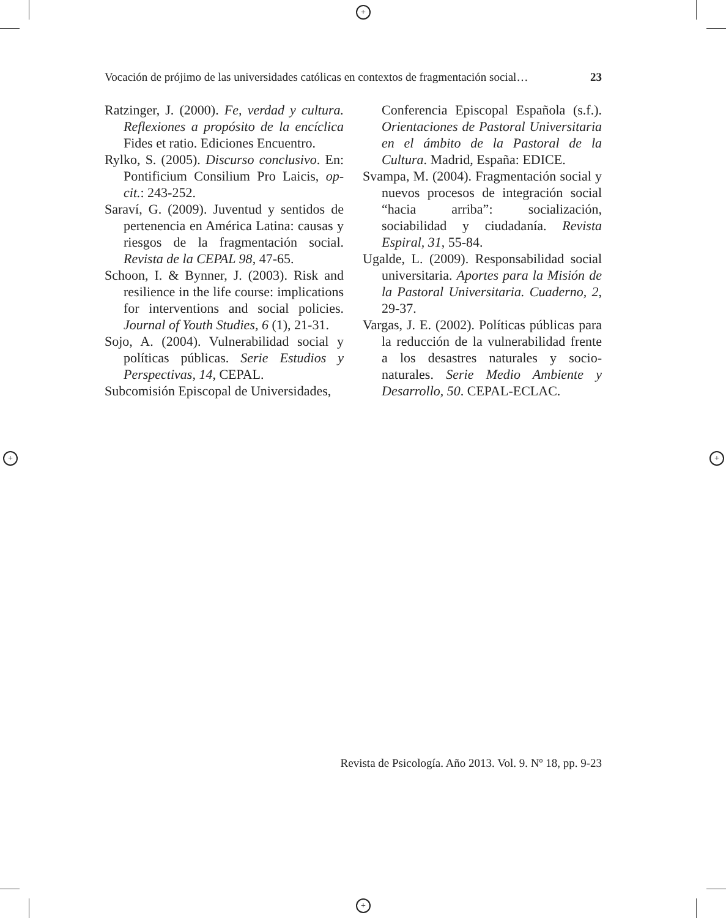+
+
+ +
Vocación de prójimo de las universidades católicas en contextos de fragmentación social… 23
Ratzinger, J. (2000). Fe, verdad y cultura. Reflexiones a propósito de la encíclica Fides et ratio. Ediciones Encuentro.
Rylko, S. (2005). Discurso conclusivo. En: Pontificium Consilium Pro Laicis, op-cit.: 243-252.
Saraví, G. (2009). Juventud y sentidos de pertenencia en América Latina: causas y riesgos de la fragmentación social. Revista de la CEPAL 98, 47-65.
Schoon, I. & Bynner, J. (2003). Risk and resilience in the life course: implications for interventions and social policies. Journal of Youth Studies, 6 (1), 21-31.
Sojo, A. (2004). Vulnerabilidad social y políticas públicas. Serie Estudios y Perspectivas, 14, CEPAL.
Subcomisión Episcopal de Universidades,
Conferencia Episcopal Española (s.f.). Orientaciones de Pastoral Universitaria en el ámbito de la Pastoral de la Cultura. Madrid, España: EDICE.
Svampa, M. (2004). Fragmentación social y nuevos procesos de integración social “hacia arriba”: socialización, sociabilidad y ciudadanía. Revista Espiral, 31, 55-84.
Ugalde, L. (2009). Responsabilidad social universitaria. Aportes para la Misión de la Pastoral Universitaria. Cuaderno, 2, 29-37.
Vargas, J. E. (2002). Políticas públicas para la reducción de la vulnerabilidad frente a los desastres naturales y socio-naturales. Serie Medio Ambiente y Desarrollo, 50. CEPAL-ECLAC.
Revista de Psicología. Año 2013. Vol. 9. Nº 18, pp. 9-23